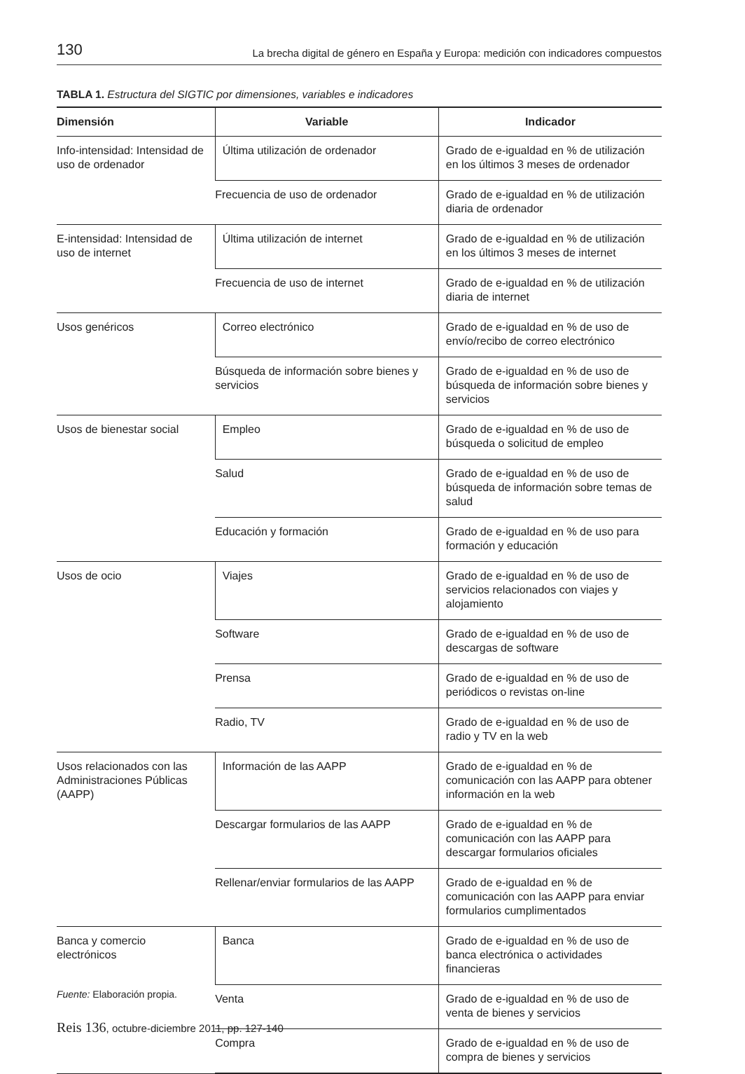130 La brecha digital de género en España y Europa: medición con indicadores compuestos
TABLA 1. Estructura del SIGTIC por dimensiones, variables e indicadores
| Dimensión | Variable | Indicador |
| --- | --- | --- |
| Info-intensidad: Intensidad de uso de ordenador | Última utilización de ordenador | Grado de e-igualdad en % de utilización en los últimos 3 meses de ordenador |
| | Frecuencia de uso de ordenador | Grado de e-igualdad en % de utilización diaria de ordenador |
| E-intensidad: Intensidad de uso de internet | Última utilización de internet | Grado de e-igualdad en % de utilización en los últimos 3 meses de internet |
| | Frecuencia de uso de internet | Grado de e-igualdad en % de utilización diaria de internet |
| Usos genéricos | Correo electrónico | Grado de e-igualdad en % de uso de envío/recibo de correo electrónico |
| | Búsqueda de información sobre bienes y servicios | Grado de e-igualdad en % de uso de búsqueda de información sobre bienes y servicios |
| Usos de bienestar social | Empleo | Grado de e-igualdad en % de uso de búsqueda o solicitud de empleo |
| | Salud | Grado de e-igualdad en % de uso de búsqueda de información sobre temas de salud |
| | Educación y formación | Grado de e-igualdad en % de uso para formación y educación |
| Usos de ocio | Viajes | Grado de e-igualdad en % de uso de servicios relacionados con viajes y alojamiento |
| | Software | Grado de e-igualdad en % de uso de descargas de software |
| | Prensa | Grado de e-igualdad en % de uso de periódicos o revistas on-line |
| | Radio, TV | Grado de e-igualdad en % de uso de radio y TV en la web |
| Usos relacionados con las Administraciones Públicas (AAPP) | Información de las AAPP | Grado de e-igualdad en % de comunicación con las AAPP para obtener información en la web |
| | Descargar formularios de las AAPP | Grado de e-igualdad en % de comunicación con las AAPP para descargar formularios oficiales |
| | Rellenar/enviar formularios de las AAPP | Grado de e-igualdad en % de comunicación con las AAPP para enviar formularios cumplimentados |
| Banca y comercio electrónicos | Banca | Grado de e-igualdad en % de uso de banca electrónica o actividades financieras |
| | Venta | Grado de e-igualdad en % de uso de venta de bienes y servicios |
| | Compra | Grado de e-igualdad en % de uso de compra de bienes y servicios |
Fuente: Elaboración propia.
Reis 136, octubre-diciembre 2011, pp. 127-140